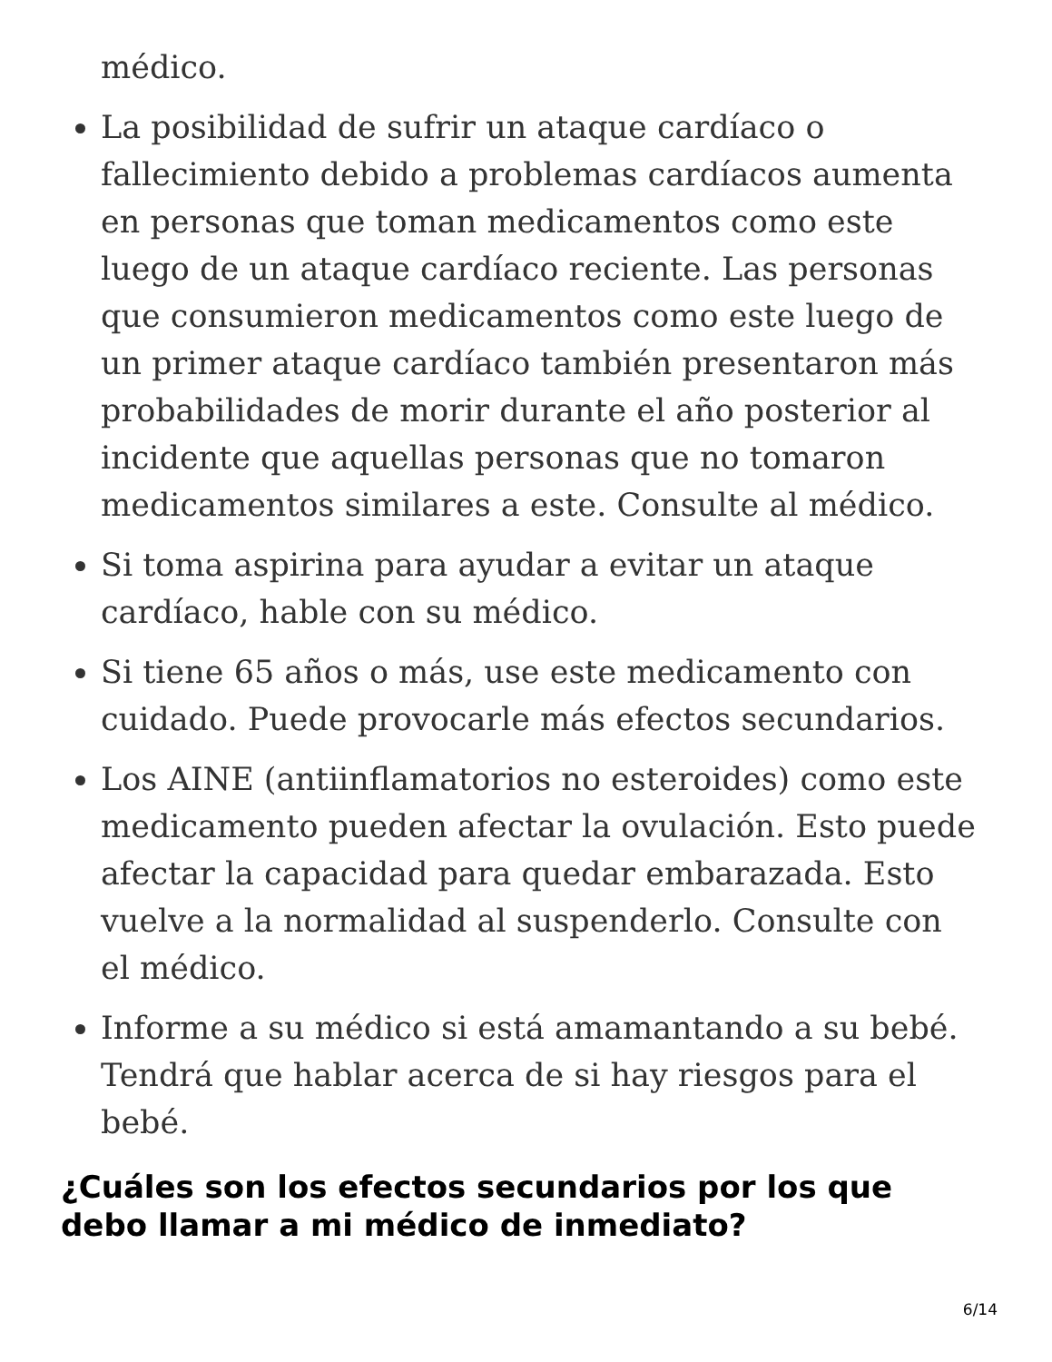médico.
La posibilidad de sufrir un ataque cardíaco o fallecimiento debido a problemas cardíacos aumenta en personas que toman medicamentos como este luego de un ataque cardíaco reciente. Las personas que consumieron medicamentos como este luego de un primer ataque cardíaco también presentaron más probabilidades de morir durante el año posterior al incidente que aquellas personas que no tomaron medicamentos similares a este. Consulte al médico.
Si toma aspirina para ayudar a evitar un ataque cardíaco, hable con su médico.
Si tiene 65 años o más, use este medicamento con cuidado. Puede provocarle más efectos secundarios.
Los AINE (antiinflamatorios no esteroides) como este medicamento pueden afectar la ovulación. Esto puede afectar la capacidad para quedar embarazada. Esto vuelve a la normalidad al suspenderlo. Consulte con el médico.
Informe a su médico si está amamantando a su bebé. Tendrá que hablar acerca de si hay riesgos para el bebé.
¿Cuáles son los efectos secundarios por los que debo llamar a mi médico de inmediato?
6/14